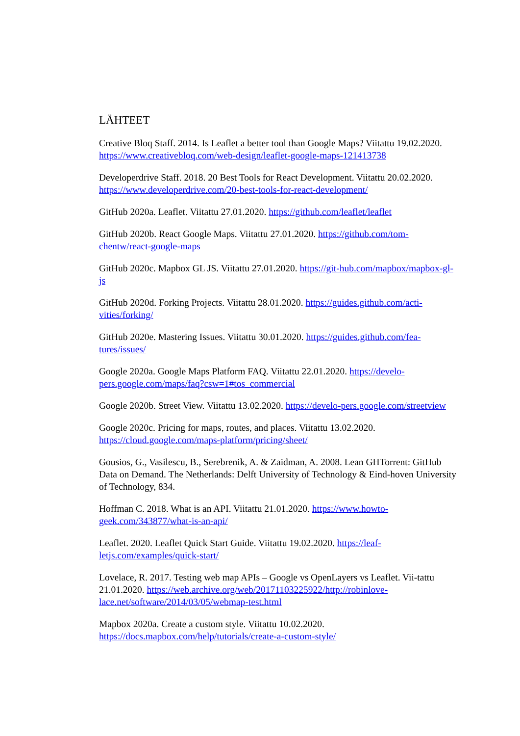LÄHTEET
Creative Bloq Staff. 2014. Is Leaflet a better tool than Google Maps? Viitattu 19.02.2020. https://www.creativebloq.com/web-design/leaflet-google-maps-121413738
Developerdrive Staff. 2018. 20 Best Tools for React Development. Viitattu 20.02.2020. https://www.developerdrive.com/20-best-tools-for-react-development/
GitHub 2020a. Leaflet. Viitattu 27.01.2020. https://github.com/leaflet/leaflet
GitHub 2020b. React Google Maps. Viitattu 27.01.2020. https://github.com/tom-chentw/react-google-maps
GitHub 2020c. Mapbox GL JS. Viitattu 27.01.2020. https://git-hub.com/mapbox/mapbox-gl-js
GitHub 2020d. Forking Projects. Viitattu 28.01.2020. https://guides.github.com/acti-vities/forking/
GitHub 2020e. Mastering Issues. Viitattu 30.01.2020. https://guides.github.com/fea-tures/issues/
Google 2020a. Google Maps Platform FAQ. Viitattu 22.01.2020. https://develo-pers.google.com/maps/faq?csw=1#tos_commercial
Google 2020b. Street View. Viitattu 13.02.2020. https://develo-pers.google.com/streetview
Google 2020c. Pricing for maps, routes, and places. Viitattu 13.02.2020. https://cloud.google.com/maps-platform/pricing/sheet/
Gousios, G., Vasilescu, B., Serebrenik, A. & Zaidman, A. 2008. Lean GHTorrent: GitHub Data on Demand. The Netherlands: Delft University of Technology & Eind-hoven University of Technology, 834.
Hoffman C. 2018. What is an API. Viitattu 21.01.2020. https://www.howto-geek.com/343877/what-is-an-api/
Leaflet. 2020. Leaflet Quick Start Guide. Viitattu 19.02.2020. https://leaf-letjs.com/examples/quick-start/
Lovelace, R. 2017. Testing web map APIs – Google vs OpenLayers vs Leaflet. Vii-tattu 21.01.2020. https://web.archive.org/web/20171103225922/http://robinlove-lace.net/software/2014/03/05/webmap-test.html
Mapbox 2020a. Create a custom style. Viitattu 10.02.2020. https://docs.mapbox.com/help/tutorials/create-a-custom-style/